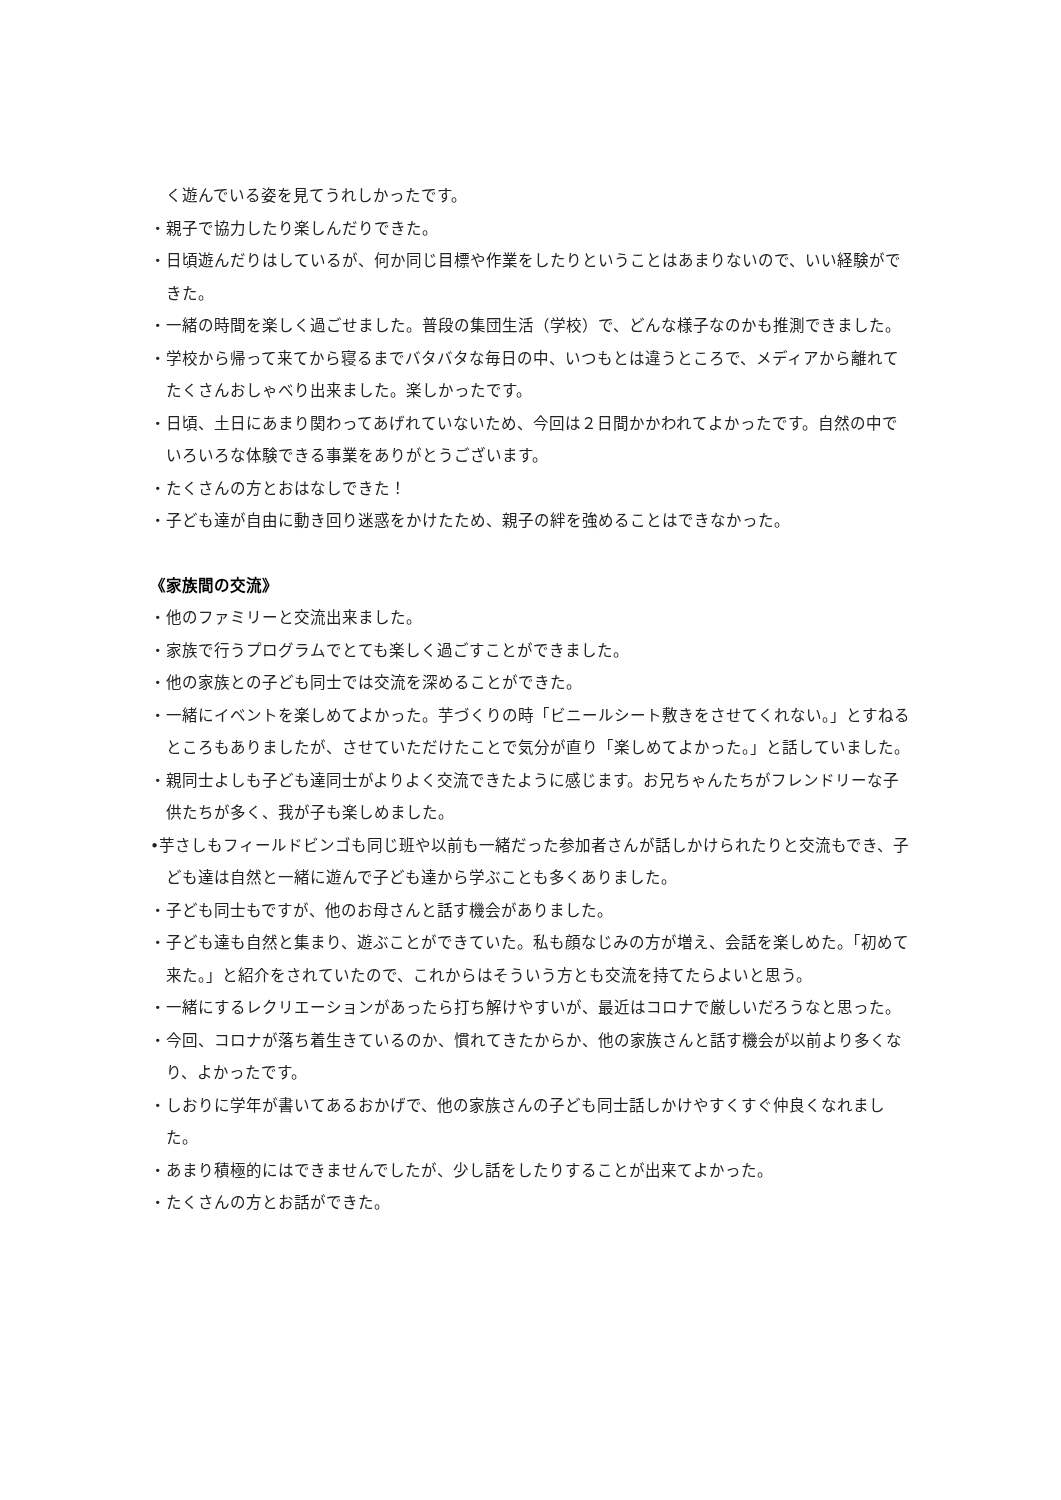く遊んでいる姿を見てうれしかったです。
・親子で協力したり楽しんだりできた。
・日頃遊んだりはしているが、何か同じ目標や作業をしたりということはあまりないので、いい経験ができた。
・一緒の時間を楽しく過ごせました。普段の集団生活（学校）で、どんな様子なのかも推測できました。
・学校から帰って来てから寝るまでバタバタな毎日の中、いつもとは違うところで、メディアから離れてたくさんおしゃべり出来ました。楽しかったです。
・日頃、土日にあまり関わってあげれていないため、今回は２日間かかわれてよかったです。自然の中でいろいろな体験できる事業をありがとうございます。
・たくさんの方とおはなしできた！
・子ども達が自由に動き回り迷惑をかけたため、親子の絆を強めることはできなかった。
《家族間の交流》
・他のファミリーと交流出来ました。
・家族で行うプログラムでとても楽しく過ごすことができました。
・他の家族との子ども同士では交流を深めることができた。
・一緒にイベントを楽しめてよかった。芋づくりの時「ビニールシート敷きをさせてくれない。」とすねるところもありましたが、させていただけたことで気分が直り「楽しめてよかった。」と話していました。
・親同士よしも子ども達同士がよりよく交流できたように感じます。お兄ちゃんたちがフレンドリーな子供たちが多く、我が子も楽しめました。
•芋さしもフィールドビンゴも同じ班や以前も一緒だった参加者さんが話しかけられたりと交流もでき、子ども達は自然と一緒に遊んで子ども達から学ぶことも多くありました。
・子ども同士もですが、他のお母さんと話す機会がありました。
・子ども達も自然と集まり、遊ぶことができていた。私も顔なじみの方が増え、会話を楽しめた。「初めて来た。」と紹介をされていたので、これからはそういう方とも交流を持てたらよいと思う。
・一緒にするレクリエーションがあったら打ち解けやすいが、最近はコロナで厳しいだろうなと思った。
・今回、コロナが落ち着生きているのか、慣れてきたからか、他の家族さんと話す機会が以前より多くなり、よかったです。
・しおりに学年が書いてあるおかげで、他の家族さんの子ども同士話しかけやすくすぐ仲良くなれました。
・あまり積極的にはできませんでしたが、少し話をしたりすることが出来てよかった。
・たくさんの方とお話ができた。